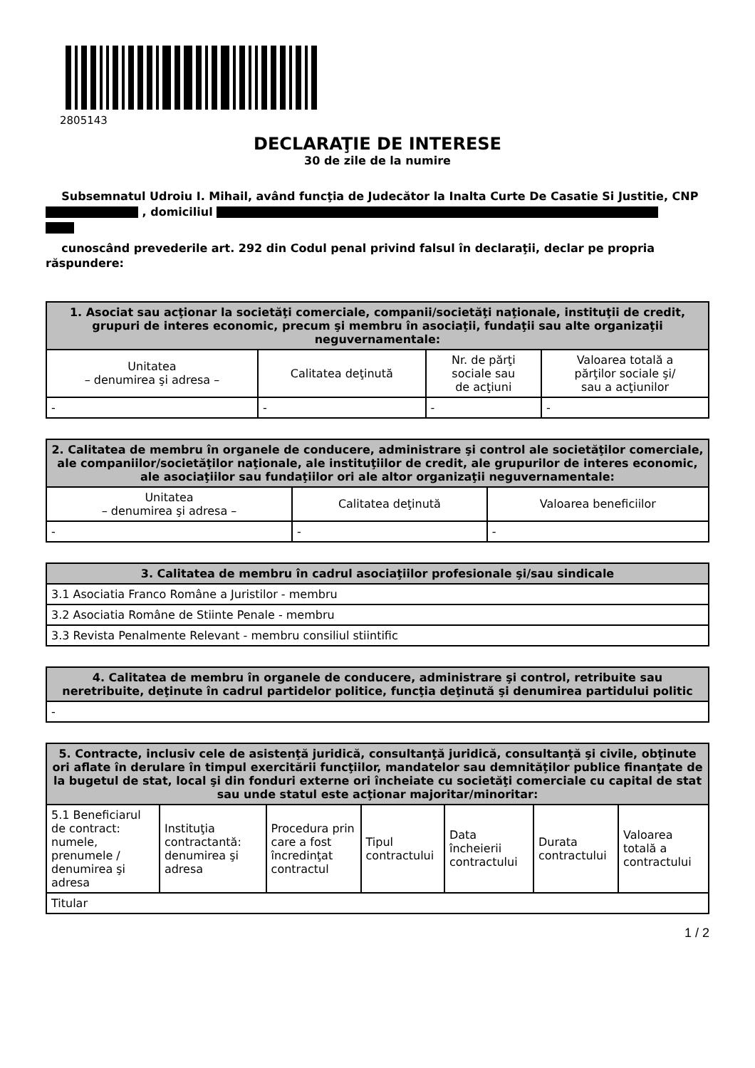2805143
DECLARAŢIE DE INTERESE
30 de zile de la numire
Subsemnatul Udroiu I. Mihail, având funcţia de Judecător la Inalta Curte De Casatie Si Justitie, CNP , domiciliul
cunoscând prevederile art. 292 din Codul penal privind falsul în declaraţii, declar pe propria răspundere:
| 1. Asociat sau acţionar la societăţi comerciale, companii/societăţi naţionale, instituţii de credit, grupuri de interes economic, precum şi membru în asociaţii, fundaţii sau alte organizaţii neguvernamentale: | | | |
| --- | --- | --- | --- |
| Unitatea – denumirea şi adresa – | Calitatea deţinută | Nr. de părţi sociale sau de acţiuni | Valoarea totală a părţilor sociale şi/ sau a acţiunilor |
| - | - | - | - |
| 2. Calitatea de membru în organele de conducere, administrare şi control ale societăţilor comerciale, ale companiilor/societăţilor naţionale, ale instituţiilor de credit, ale grupurilor de interes economic, ale asociaţiilor sau fundaţiilor ori ale altor organizaţii neguvernamentale: | | |
| --- | --- | --- |
| Unitatea – denumirea şi adresa – | Calitatea deţinută | Valoarea beneficiilor |
| - | - | - |
| 3. Calitatea de membru în cadrul asociaţiilor profesionale şi/sau sindicale |
| --- |
| 3.1 Asociatia Franco Române a Juristilor - membru |
| 3.2 Asociatia Române de Stiinte Penale - membru |
| 3.3 Revista Penalmente Relevant - membru consiliul stiintific |
| 4. Calitatea de membru în organele de conducere, administrare şi control, retribuite sau neretribuite, deţinute în cadrul partidelor politice, funcţia deţinută şi denumirea partidului politic |
| --- |
| - |
| 5. Contracte, inclusiv cele de asistenţă juridică, consultanţă juridică, consultanţă şi civile, obţinute ori aflate în derulare în timpul exercitării funcţiilor, mandatelor sau demnităţilor publice finanţate de la bugetul de stat, local şi din fonduri externe ori încheiate cu societăţi comerciale cu capital de stat sau unde statul este acţionar majoritar/minoritar: | | | | | | |
| --- | --- | --- | --- | --- | --- | --- |
| 5.1 Beneficiarul de contract: numele, prenumele / denumirea şi adresa | Instituţia contractantă: denumirea şi adresa | Procedura prin care a fost încredinţat contractul | Tipul contractului | Data încheierii contractului | Durata contractului | Valoarea totală a contractului |
| Titular | | | | | | |
1 / 2